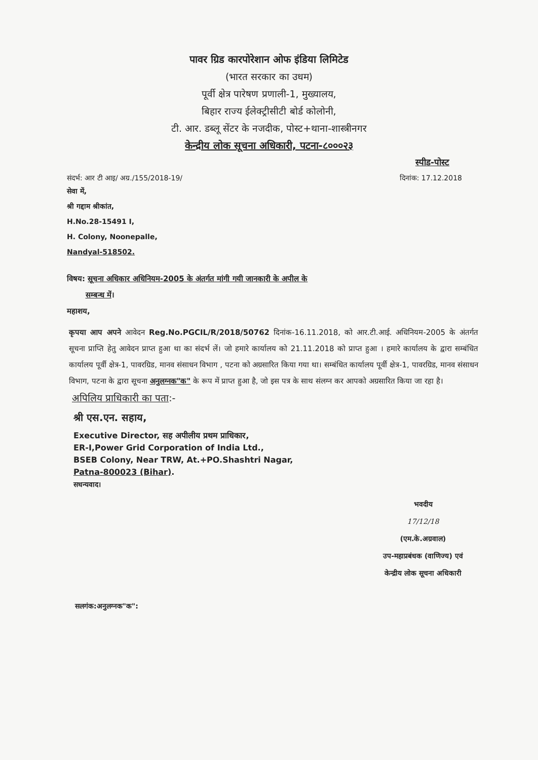पावर ग्रिड कारपोरेशान ओफ इंडिया लिमिटेड
(भारत सरकार का उधम)
पूर्वी क्षेत्र पारेषण प्रणाली-1, मुख्यालय,
बिहार राज्य ईलेक्ट्रीसीटी बोर्ड कोलोनी,
टी. आर. डब्लू सेंटर के नजदीक, पोस्ट+थाना-शास्त्रीनगर
केन्द्रीय लोक सूचना अधिकारी, पटना-८०००२३
स्पीड-पोस्ट
संदर्भ: आर टी आइ/ अग्र./155/2018-19/ दिनांक: 17.12.2018
सेवा में,
श्री गद्दाम श्रीकांत,
H.No.28-15491 I,
H. Colony, Noonepalle,
Nandyal-518502.
विषय: सूचना अधिकार अधिनियम-2005 के अंतर्गत मांगी गयी जानकारी के अपील के
सम्बन्ध में।
महाशय,
कृपया आप अपने आवेदन Reg.No.PGCIL/R/2018/50762 दिनांक-16.11.2018, को आर.टी.आई. अधिनियम-2005 के अंतर्गत सूचना प्राप्ति हेतु आवेदन प्राप्त हुआ था का संदर्भ लें। जो हमारे कार्यालय को 21.11.2018 को प्राप्त हुआ । हमारे कार्यालय के द्वारा सम्बंधित कार्यालय पूर्वी क्षेत्र-1, पावरग्रिड, मानव संसाधन विभाग , पटना को अग्रसारित किया गया था। सम्बंधित कार्यालय पूर्वी क्षेत्र-1, पावरग्रिड, मानव संसाधन विभाग, पटना के द्वारा सूचना अनुलग्नक"क" के रूप में प्राप्त हुआ है, जो इस पत्र के साथ संलग्न कर आपको अग्रसारित किया जा रहा है।
अपिलिय प्राधिकारी का पता:-
श्री एस.एन. सहाय,
Executive Director, सह अपीलीय प्रथम प्राधिकार,
ER-I,Power Grid Corporation of India Ltd.,
BSEB Colony, Near TRW, At.+PO.Shashtri Nagar,
Patna-800023 (Bihar).
सधन्यवाद।
भवदीय
17/12/18
(एम.के.अग्रवाल)
उप-महाप्रबंधक (वाणिज्य) एवं
केन्द्रीय लोक सूचना अधिकारी
सलगंक:अनुलग्नक"क":